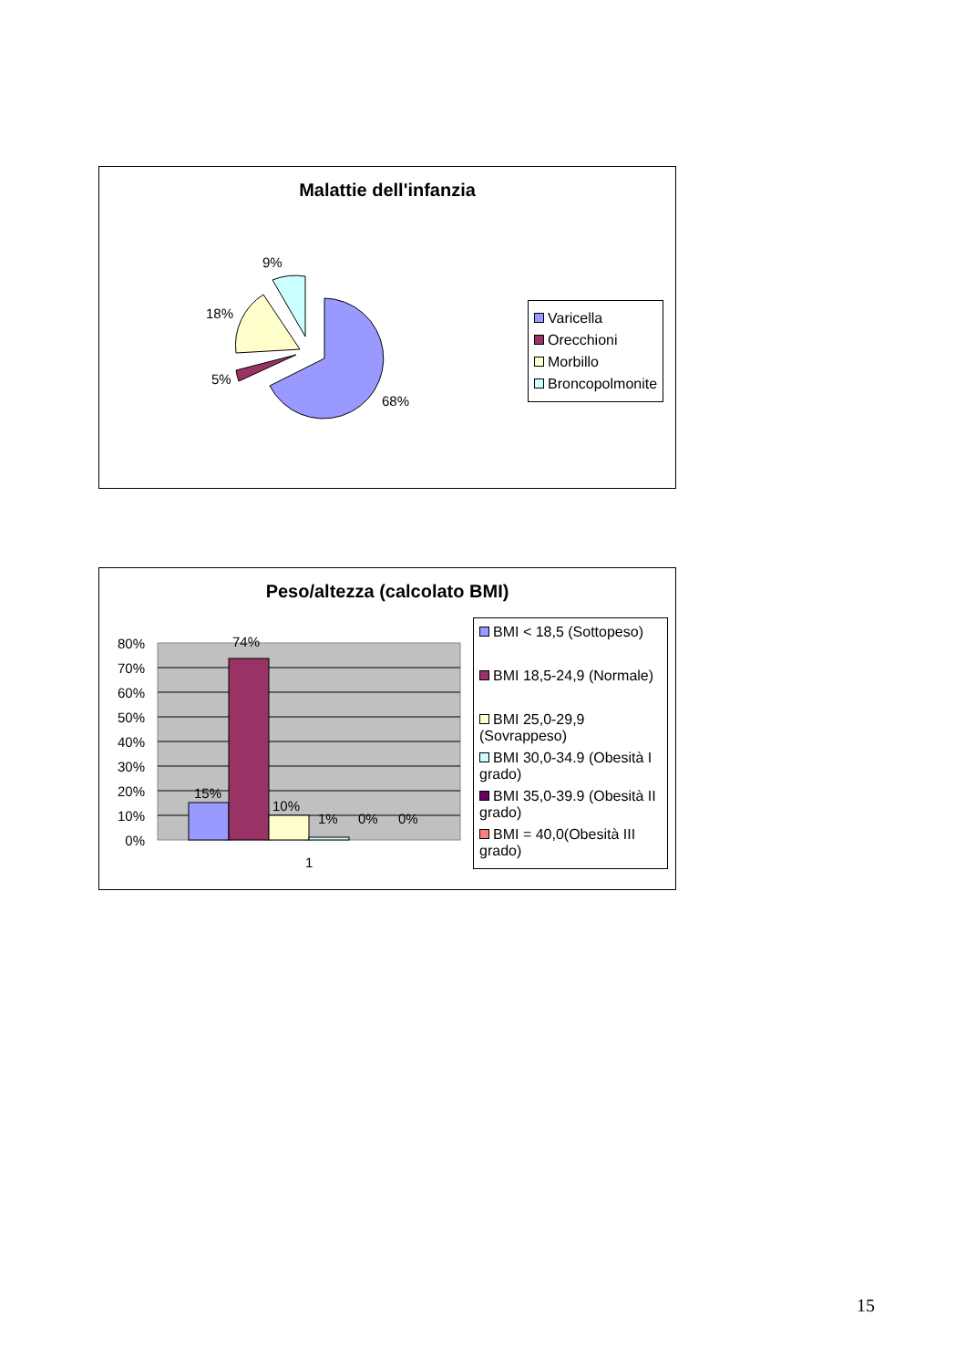Malattie dell'infanzia
68%
5%
18%
9%
Varicella
Orecchioni
Morbillo
Broncopolmonite
Peso/altezza (calcolato BMI)
80%
70%
60%
50%
40%
30%
20%
10%
0%
15%
74%
10%
1%
0%
0%
1
BMI < 18,5 (Sottopeso)
BMI 18,5-24,9 (Normale)
BMI 25,0-29,9 (Sovrappeso)
BMI 30,0-34.9 (Obesità I grado)
BMI 35,0-39.9 (Obesità II grado)
BMI = 40,0(Obesità III grado)
15